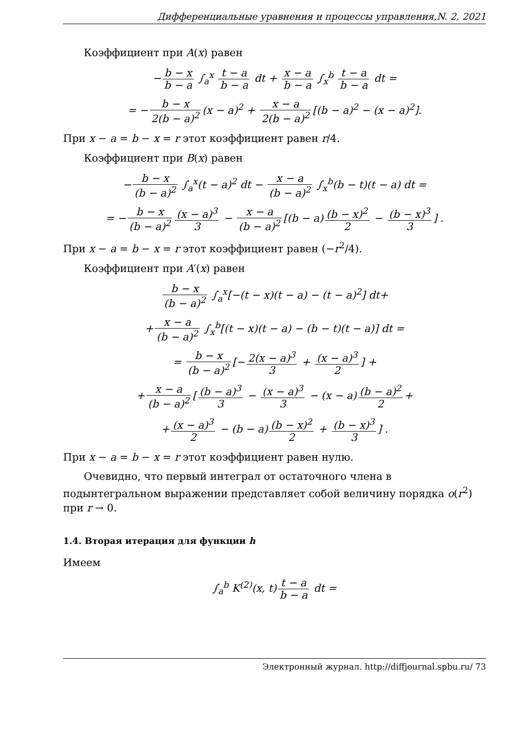Дифференциальные уравнения и процессы управления,N. 2, 2021
Коэффициент при A(x) равен
− b − x b − a ∫<sub>a</sub><sup>x</sup> t − a b − a dt + x − a b − a ∫<sub>x</sub><sup>b</sup> t − a b − a dt =
= − b − x 2(b − a)<sup>2</sup> (x − a)<sup>2</sup> + x − a 2(b − a)<sup>2</sup> [(b − a)<sup>2</sup> − (x − a)<sup>2</sup>].
При x − a = b − x = r этот коэффициент равен r/4.
Коэффициент при B(x) равен
− b − x (b − a)<sup>2</sup> ∫<sub>a</sub><sup>x</sup>(t − a)<sup>2</sup> dt − x − a (b − a)<sup>2</sup> ∫<sub>x</sub><sup>b</sup>(b − t)(t − a) dt =
= − b − x (b − a)<sup>2</sup> (x − a)<sup>3</sup> 3 − x − a (b − a)<sup>2</sup> [(b − a) (b − x)<sup>2</sup> 2 − (b − x)<sup>3</sup> 3] .
При x − a = b − x = r этот коэффициент равен (−r<sup>2</sup>/4).
Коэффициент при A′(x) равен
b − x (b − a)<sup>2</sup> ∫<sub>a</sub><sup>x</sup>[−(t − x)(t − a) − (t − a)<sup>2</sup>] dt+
+ x − a (b − a)<sup>2</sup> ∫<sub>x</sub><sup>b</sup>[(t − x)(t − a) − (b − t)(t − a)] dt =
= b − x (b − a)<sup>2</sup> [− 2(x − a)<sup>3</sup> 3 + (x − a)<sup>3</sup> 2] +
+ x − a (b − a)<sup>2</sup> [(b − a)<sup>3</sup> 3 − (x − a)<sup>3</sup> 3 − (x − a) (b − a)<sup>2</sup> 2 +
+ (x − a)<sup>3</sup> 2 − (b − a) (b − x)<sup>2</sup> 2 + (b − x)<sup>3</sup> 3] .
При x − a = b − x = r этот коэффициент равен нулю.
Очевидно, что первый интеграл от остаточного члена в подынтегральном выражении представляет собой величину порядка o(r<sup>2</sup>) при r → 0.
1.4. Вторая итерация для функции h
Имеем
∫<sub>a</sub><sup>b</sup> K<sup>(2)</sup>(x, t) t − a b − a dt =
Электронный журнал. http://diffjournal.spbu.ru/ 73